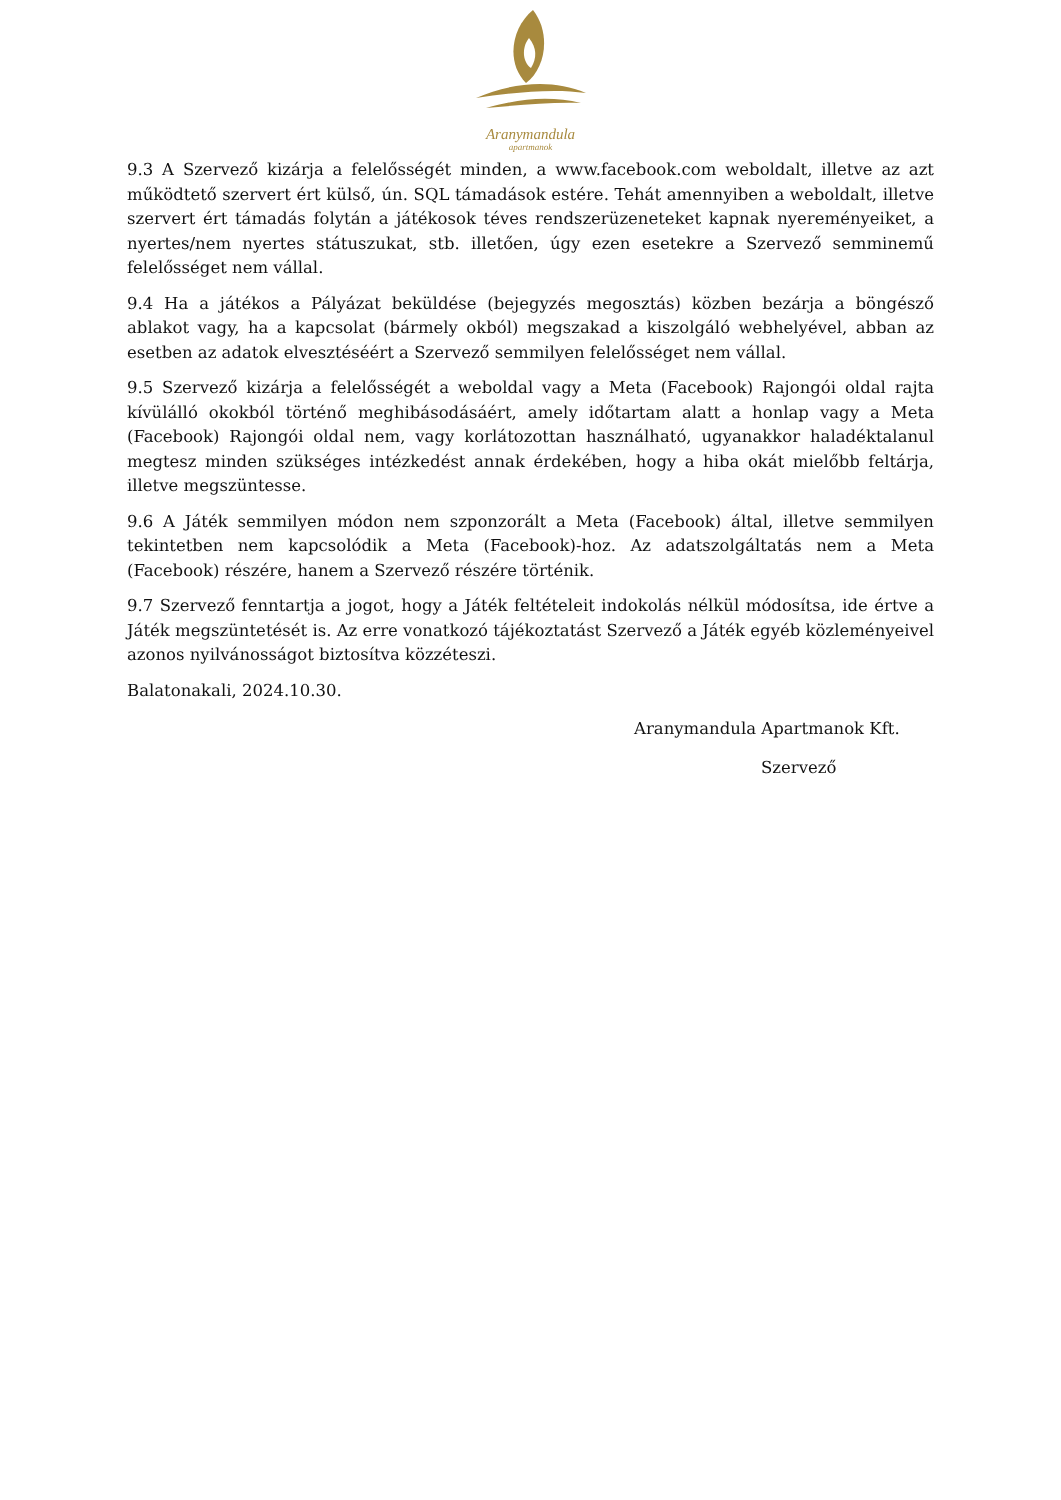Aranymandula
apartmanok
9.3 A Szervező kizárja a felelősségét minden, a www.facebook.com weboldalt, illetve az azt működtető szervert ért külső, ún. SQL támadások estére. Tehát amennyiben a weboldalt, illetve szervert ért támadás folytán a játékosok téves rendszerüzeneteket kapnak nyereményeiket, a nyertes/nem nyertes státuszukat, stb. illetően, úgy ezen esetekre a Szervező semminemű felelősséget nem vállal.
9.4 Ha a játékos a Pályázat beküldése (bejegyzés megosztás) közben bezárja a böngésző ablakot vagy, ha a kapcsolat (bármely okból) megszakad a kiszolgáló webhelyével, abban az esetben az adatok elvesztéséért a Szervező semmilyen felelősséget nem vállal.
9.5 Szervező kizárja a felelősségét a weboldal vagy a Meta (Facebook) Rajongói oldal rajta kívülálló okokból történő meghibásodásáért, amely időtartam alatt a honlap vagy a Meta (Facebook) Rajongói oldal nem, vagy korlátozottan használható, ugyanakkor haladéktalanul megtesz minden szükséges intézkedést annak érdekében, hogy a hiba okát mielőbb feltárja, illetve megszüntesse.
9.6 A Játék semmilyen módon nem szponzorált a Meta (Facebook) által, illetve semmilyen tekintetben nem kapcsolódik a Meta (Facebook)-hoz. Az adatszolgáltatás nem a Meta (Facebook) részére, hanem a Szervező részére történik.
9.7 Szervező fenntartja a jogot, hogy a Játék feltételeit indokolás nélkül módosítsa, ide értve a Játék megszüntetését is. Az erre vonatkozó tájékoztatást Szervező a Játék egyéb közleményeivel azonos nyilvánosságot biztosítva közzéteszi.
Balatonakali, 2024.10.30.
Aranymandula Apartmanok Kft.
Szervező